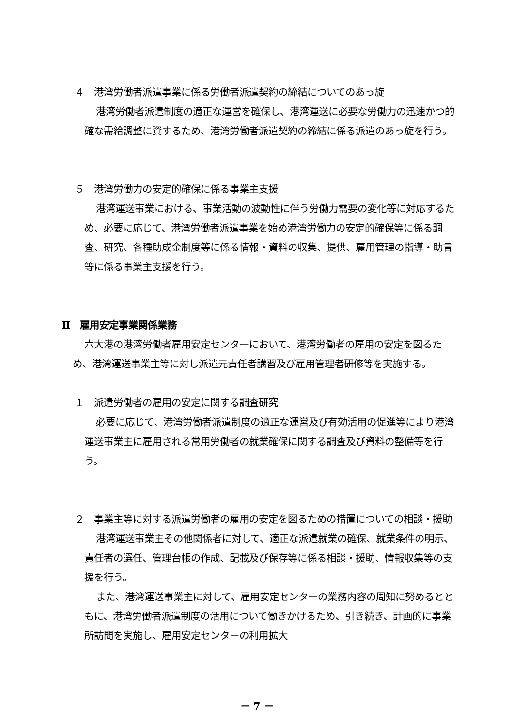４　港湾労働者派遣事業に係る労働者派遣契約の締結についてのあっ旋
港湾労働者派遣制度の適正な運営を確保し、港湾運送に必要な労働力の迅速かつ的確な需給調整に資するため、港湾労働者派遣契約の締結に係る派遣のあっ旋を行う。
５　港湾労働力の安定的確保に係る事業主支援
港湾運送事業における、事業活動の波動性に伴う労働力需要の変化等に対応するため、必要に応じて、港湾労働者派遣事業を始め港湾労働力の安定的確保等に係る調査、研究、各種助成金制度等に係る情報・資料の収集、提供、雇用管理の指導・助言等に係る事業主支援を行う。
Ⅱ　雇用安定事業関係業務
六大港の港湾労働者雇用安定センターにおいて、港湾労働者の雇用の安定を図るため、港湾運送事業主等に対し派遣元責任者講習及び雇用管理者研修等を実施する。
１　派遣労働者の雇用の安定に関する調査研究
必要に応じて、港湾労働者派遣制度の適正な運営及び有効活用の促進等により港湾運送事業主に雇用される常用労働者の就業確保に関する調査及び資料の整備等を行う。
２　事業主等に対する派遣労働者の雇用の安定を図るための措置についての相談・援助
港湾運送事業主その他関係者に対して、適正な派遣就業の確保、就業条件の明示、責任者の選任、管理台帳の作成、記載及び保存等に係る相談・援助、情報収集等の支援を行う。
また、港湾運送事業主に対して、雇用安定センターの業務内容の周知に努めるとともに、港湾労働者派遣制度の活用について働きかけるため、引き続き、計画的に事業所訪問を実施し、雇用安定センターの利用拡大
－ 7 －